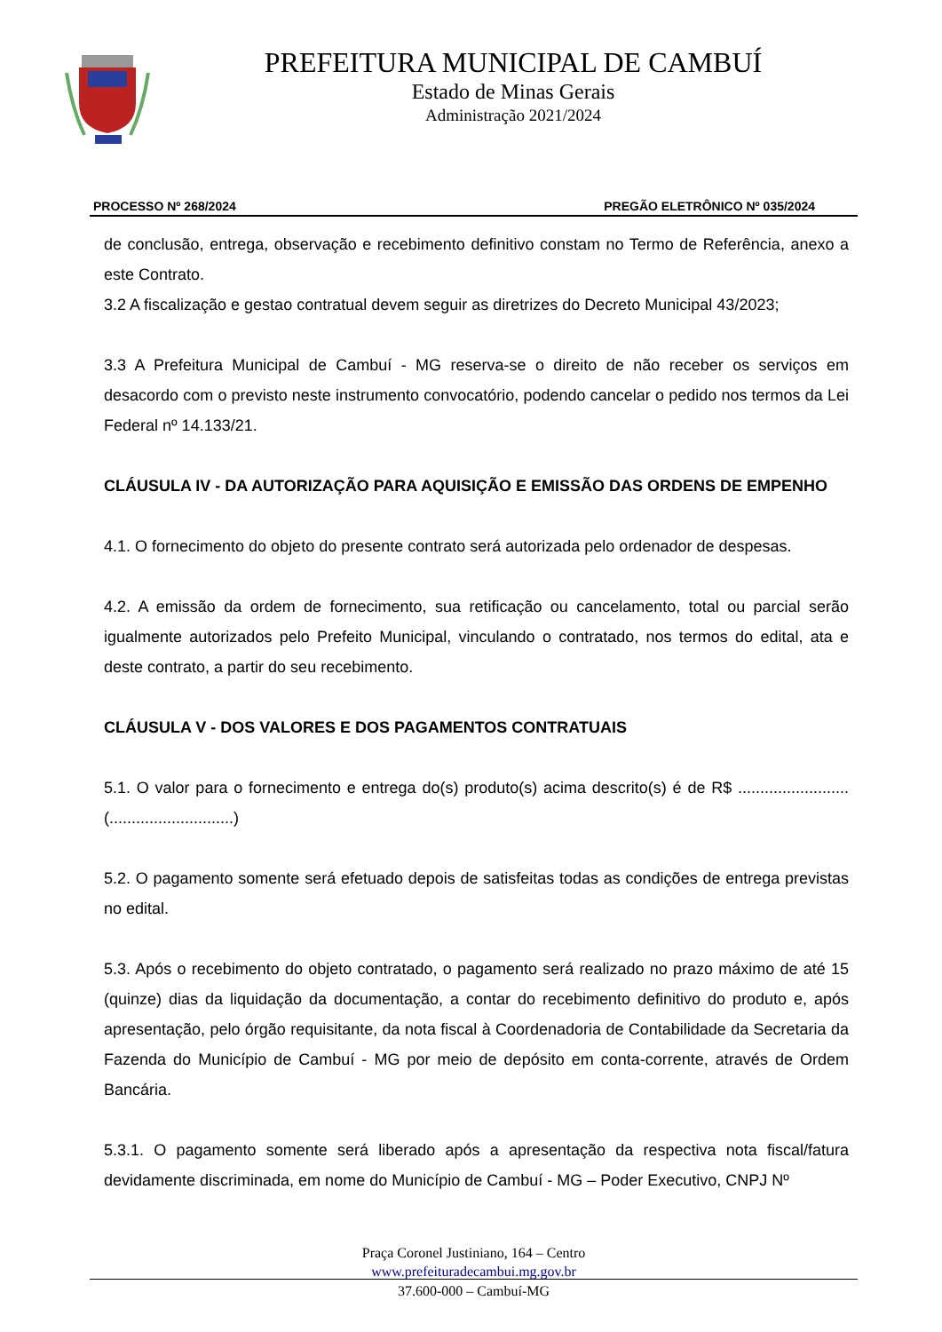PREFEITURA MUNICIPAL DE CAMBUÍ
Estado de Minas Gerais
Administração 2021/2024
PROCESSO Nº 268/2024 PREGÃO ELETRÔNICO Nº 035/2024
de conclusão, entrega, observação e recebimento definitivo constam no Termo de Referência, anexo a este Contrato.
3.2 A fiscalização e gestao contratual devem seguir as diretrizes do Decreto Municipal 43/2023;
3.3 A Prefeitura Municipal de Cambuí - MG reserva-se o direito de não receber os serviços em desacordo com o previsto neste instrumento convocatório, podendo cancelar o pedido nos termos da Lei Federal nº 14.133/21.
CLÁUSULA IV - DA AUTORIZAÇÃO PARA AQUISIÇÃO E EMISSÃO DAS ORDENS DE EMPENHO
4.1. O fornecimento do objeto do presente contrato será autorizada pelo ordenador de despesas.
4.2. A emissão da ordem de fornecimento, sua retificação ou cancelamento, total ou parcial serão igualmente autorizados pelo Prefeito Municipal, vinculando o contratado, nos termos do edital, ata e deste contrato, a partir do seu recebimento.
CLÁUSULA V - DOS VALORES E DOS PAGAMENTOS CONTRATUAIS
5.1. O valor para o fornecimento e entrega do(s) produto(s) acima descrito(s) é de R$ ......................... (............................)
5.2. O pagamento somente será efetuado depois de satisfeitas todas as condições de entrega previstas no edital.
5.3. Após o recebimento do objeto contratado, o pagamento será realizado no prazo máximo de até 15 (quinze) dias da liquidação da documentação, a contar do recebimento definitivo do produto e, após apresentação, pelo órgão requisitante, da nota fiscal à Coordenadoria de Contabilidade da Secretaria da Fazenda do Município de Cambuí - MG por meio de depósito em conta-corrente, através de Ordem Bancária.
5.3.1. O pagamento somente será liberado após a apresentação da respectiva nota fiscal/fatura devidamente discriminada, em nome do Município de Cambuí - MG – Poder Executivo, CNPJ Nº
Praça Coronel Justiniano, 164 – Centro
www.prefeituradecambui.mg.gov.br
37.600-000 – Cambuí-MG